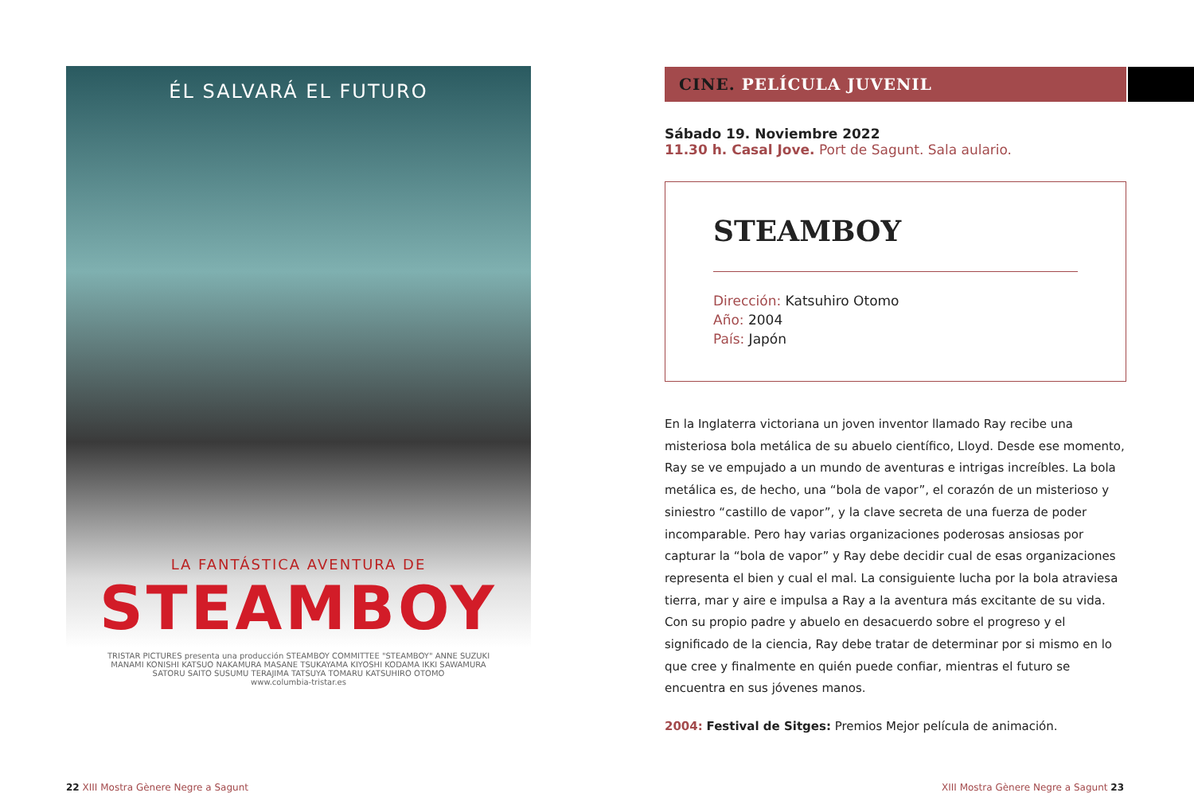ÉL SALVARÁ EL FUTURO
LA FANTÁSTICA AVENTURA DE
STEAMBOY
TRISTAR PICTURES presenta una producción STEAMBOY COMMITTEE "STEAMBOY" ANNE SUZUKI MANAMI KONISHI KATSUO NAKAMURA MASANE TSUKAYAMA KIYOSHI KODAMA IKKI SAWAMURA SATORU SAITO SUSUMU TERAJIMA TATSUYA TOMARU KATSUHIRO OTOMO
www.columbia-tristar.es
CINE. PELÍCULA JUVENIL
Sábado 19. Noviembre 2022
11.30 h. Casal Jove. Port de Sagunt. Sala aulario.
STEAMBOY
Dirección: Katsuhiro Otomo
Año: 2004
País: Japón
En la Inglaterra victoriana un joven inventor llamado Ray recibe una misteriosa bola metálica de su abuelo científico, Lloyd. Desde ese momento, Ray se ve empujado a un mundo de aventuras e intrigas increíbles. La bola metálica es, de hecho, una “bola de vapor”, el corazón de un misterioso y siniestro “castillo de vapor”, y la clave secreta de una fuerza de poder incomparable. Pero hay varias organizaciones poderosas ansiosas por capturar la “bola de vapor” y Ray debe decidir cual de esas organizaciones representa el bien y cual el mal. La consiguiente lucha por la bola atraviesa tierra, mar y aire e impulsa a Ray a la aventura más excitante de su vida. Con su propio padre y abuelo en desacuerdo sobre el progreso y el significado de la ciencia, Ray debe tratar de determinar por si mismo en lo que cree y finalmente en quién puede confiar, mientras el futuro se encuentra en sus jóvenes manos.
2004: Festival de Sitges: Premios Mejor película de animación.
22 XIII Mostra Gènere Negre a Sagunt
XIII Mostra Gènere Negre a Sagunt 23